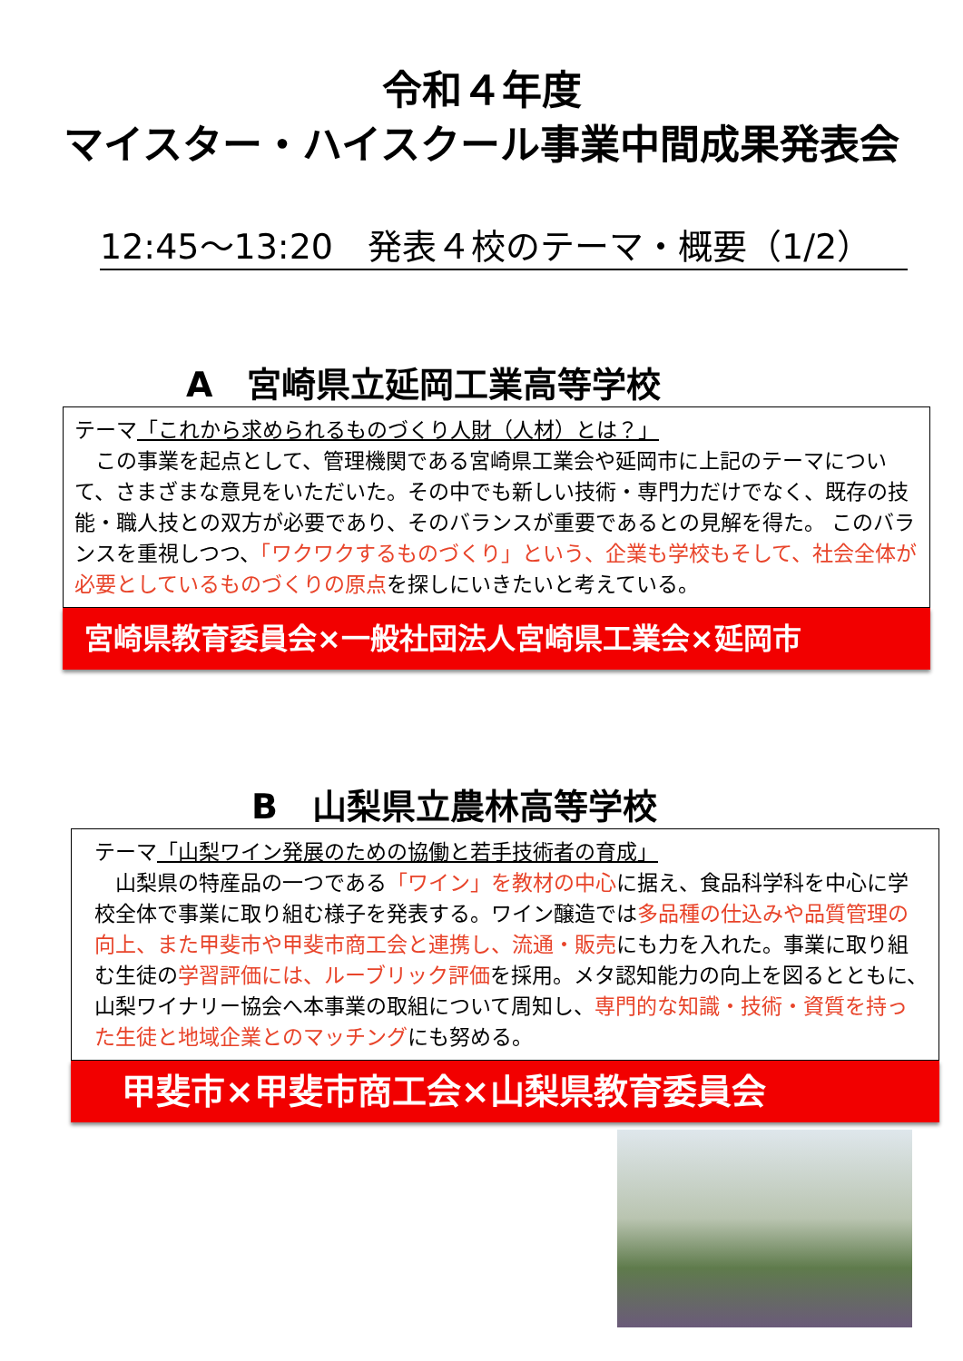令和４年度
マイスター・ハイスクール事業中間成果発表会
12:45～13:20　発表４校のテーマ・概要（1/2）
A　宮崎県立延岡工業高等学校
テーマ「これから求められるものづくり人財（人材）とは？」
　この事業を起点として、管理機関である宮崎県工業会や延岡市に上記のテーマについて、さまざまな意見をいただいた。その中でも新しい技術・専門力だけでなく、既存の技能・職人技との双方が必要であり、そのバランスが重要であるとの見解を得た。 このバランスを重視しつつ、「ワクワクするものづくり」という、企業も学校もそして、社会全体が必要としているものづくりの原点を探しにいきたいと考えている。
宮崎県教育委員会×一般社団法人宮崎県工業会×延岡市
B　山梨県立農林高等学校
テーマ「山梨ワイン発展のための協働と若手技術者の育成」
　山梨県の特産品の一つである「ワイン」を教材の中心に据え、食品科学科を中心に学校全体で事業に取り組む様子を発表する。ワイン醸造では多品種の仕込みや品質管理の向上、また甲斐市や甲斐市商工会と連携し、流通・販売にも力を入れた。事業に取り組む生徒の学習評価には、ルーブリック評価を採用。メタ認知能力の向上を図るとともに、山梨ワイナリー協会へ本事業の取組について周知し、専門的な知識・技術・資質を持った生徒と地域企業とのマッチングにも努める。
甲斐市×甲斐市商工会×山梨県教育委員会